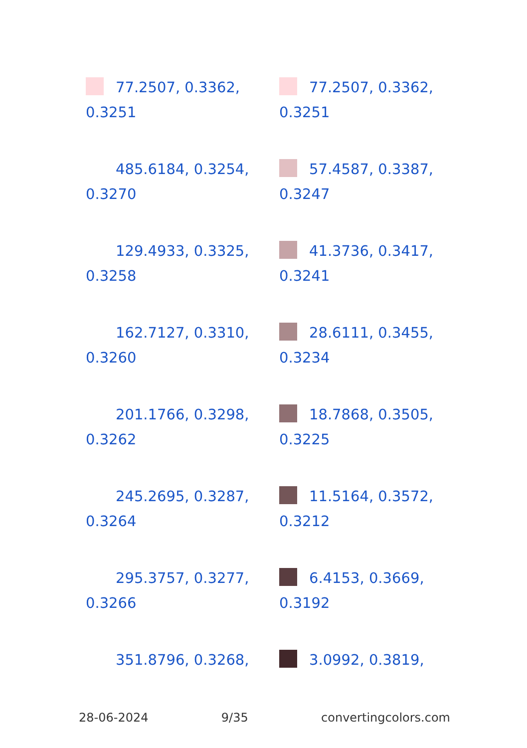77.2507, 0.3362,
0.3251
77.2507, 0.3362,
0.3251
485.6184, 0.3254,
0.3270
57.4587, 0.3387,
0.3247
129.4933, 0.3325,
0.3258
41.3736, 0.3417,
0.3241
162.7127, 0.3310,
0.3260
28.6111, 0.3455,
0.3234
201.1766, 0.3298,
0.3262
18.7868, 0.3505,
0.3225
245.2695, 0.3287,
0.3264
11.5164, 0.3572,
0.3212
295.3757, 0.3277,
0.3266
6.4153, 0.3669,
0.3192
351.8796, 0.3268,
3.0992, 0.3819,
28-06-2024 9/35 convertingcolors.com